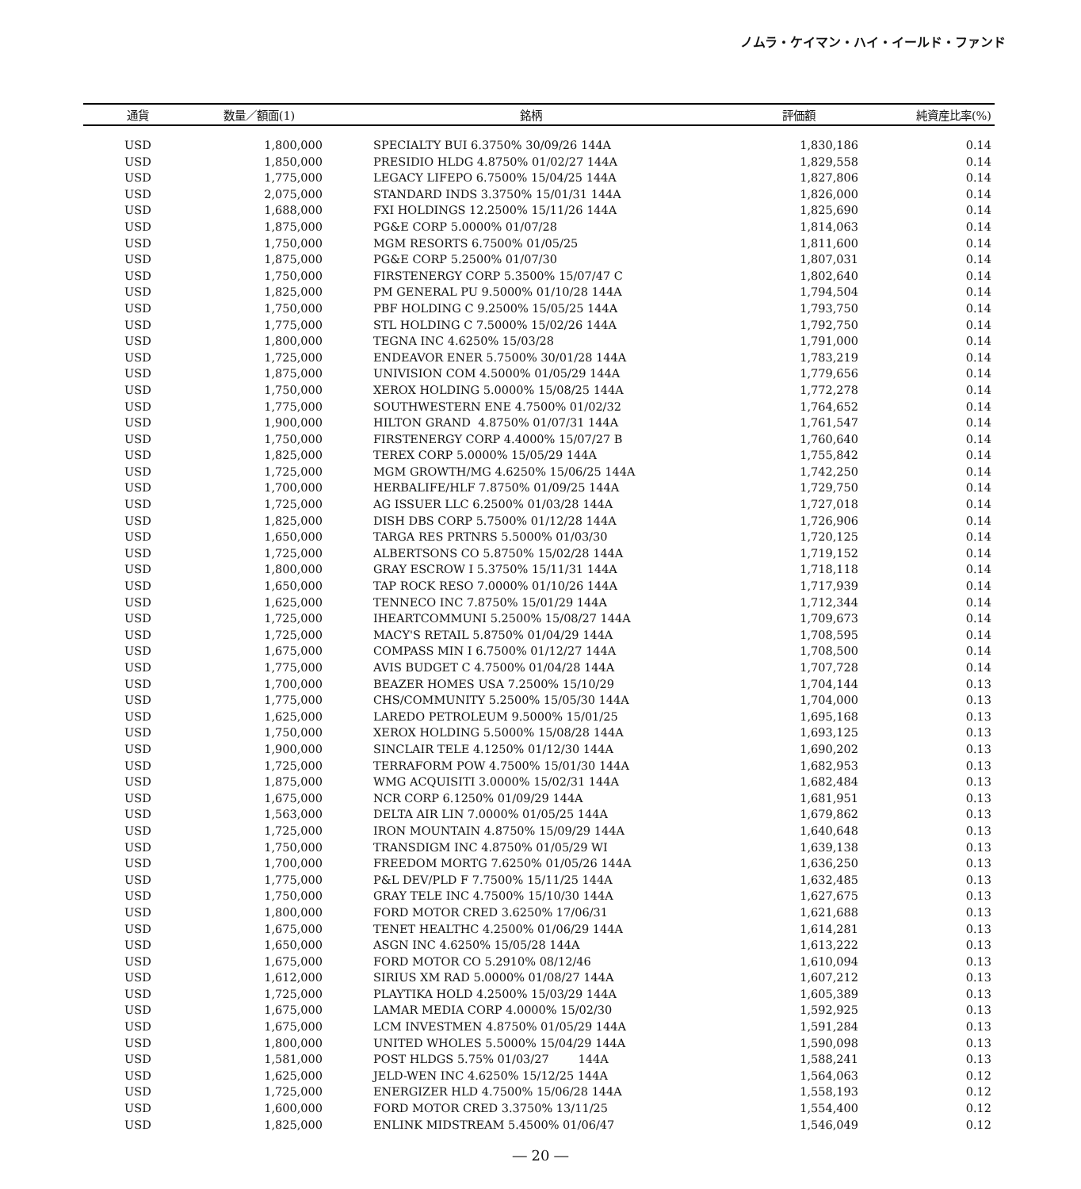ノムラ・ケイマン・ハイ・イールド・ファンド
| 通貨 | 数量／額面(1) | 銘柄 | 評価額 | 純資産比率(%) |
| --- | --- | --- | --- | --- |
| USD | 1,800,000 | SPECIALTY BUI 6.3750% 30/09/26 144A | 1,830,186 | 0.14 |
| USD | 1,850,000 | PRESIDIO HLDG 4.8750% 01/02/27 144A | 1,829,558 | 0.14 |
| USD | 1,775,000 | LEGACY LIFEPO 6.7500% 15/04/25 144A | 1,827,806 | 0.14 |
| USD | 2,075,000 | STANDARD INDS 3.3750% 15/01/31 144A | 1,826,000 | 0.14 |
| USD | 1,688,000 | FXI HOLDINGS 12.2500% 15/11/26 144A | 1,825,690 | 0.14 |
| USD | 1,875,000 | PG&E CORP 5.0000% 01/07/28 | 1,814,063 | 0.14 |
| USD | 1,750,000 | MGM RESORTS 6.7500% 01/05/25 | 1,811,600 | 0.14 |
| USD | 1,875,000 | PG&E CORP 5.2500% 01/07/30 | 1,807,031 | 0.14 |
| USD | 1,750,000 | FIRSTENERGY CORP 5.3500% 15/07/47 C | 1,802,640 | 0.14 |
| USD | 1,825,000 | PM GENERAL PU 9.5000% 01/10/28 144A | 1,794,504 | 0.14 |
| USD | 1,750,000 | PBF HOLDING C 9.2500% 15/05/25 144A | 1,793,750 | 0.14 |
| USD | 1,775,000 | STL HOLDING C 7.5000% 15/02/26 144A | 1,792,750 | 0.14 |
| USD | 1,800,000 | TEGNA INC 4.6250% 15/03/28 | 1,791,000 | 0.14 |
| USD | 1,725,000 | ENDEAVOR ENER 5.7500% 30/01/28 144A | 1,783,219 | 0.14 |
| USD | 1,875,000 | UNIVISION COM 4.5000% 01/05/29 144A | 1,779,656 | 0.14 |
| USD | 1,750,000 | XEROX HOLDING 5.0000% 15/08/25 144A | 1,772,278 | 0.14 |
| USD | 1,775,000 | SOUTHWESTERN ENE 4.7500% 01/02/32 | 1,764,652 | 0.14 |
| USD | 1,900,000 | HILTON GRAND 4.8750% 01/07/31 144A | 1,761,547 | 0.14 |
| USD | 1,750,000 | FIRSTENERGY CORP 4.4000% 15/07/27 B | 1,760,640 | 0.14 |
| USD | 1,825,000 | TEREX CORP 5.0000% 15/05/29 144A | 1,755,842 | 0.14 |
| USD | 1,725,000 | MGM GROWTH/MG 4.6250% 15/06/25 144A | 1,742,250 | 0.14 |
| USD | 1,700,000 | HERBALIFE/HLF 7.8750% 01/09/25 144A | 1,729,750 | 0.14 |
| USD | 1,725,000 | AG ISSUER LLC 6.2500% 01/03/28 144A | 1,727,018 | 0.14 |
| USD | 1,825,000 | DISH DBS CORP 5.7500% 01/12/28 144A | 1,726,906 | 0.14 |
| USD | 1,650,000 | TARGA RES PRTNRS 5.5000% 01/03/30 | 1,720,125 | 0.14 |
| USD | 1,725,000 | ALBERTSONS CO 5.8750% 15/02/28 144A | 1,719,152 | 0.14 |
| USD | 1,800,000 | GRAY ESCROW I 5.3750% 15/11/31 144A | 1,718,118 | 0.14 |
| USD | 1,650,000 | TAP ROCK RESO 7.0000% 01/10/26 144A | 1,717,939 | 0.14 |
| USD | 1,625,000 | TENNECO INC 7.8750% 15/01/29 144A | 1,712,344 | 0.14 |
| USD | 1,725,000 | IHEARTCOMMUNI 5.2500% 15/08/27 144A | 1,709,673 | 0.14 |
| USD | 1,725,000 | MACY'S RETAIL 5.8750% 01/04/29 144A | 1,708,595 | 0.14 |
| USD | 1,675,000 | COMPASS MIN I 6.7500% 01/12/27 144A | 1,708,500 | 0.14 |
| USD | 1,775,000 | AVIS BUDGET C 4.7500% 01/04/28 144A | 1,707,728 | 0.14 |
| USD | 1,700,000 | BEAZER HOMES USA 7.2500% 15/10/29 | 1,704,144 | 0.13 |
| USD | 1,775,000 | CHS/COMMUNITY 5.2500% 15/05/30 144A | 1,704,000 | 0.13 |
| USD | 1,625,000 | LAREDO PETROLEUM 9.5000% 15/01/25 | 1,695,168 | 0.13 |
| USD | 1,750,000 | XEROX HOLDING 5.5000% 15/08/28 144A | 1,693,125 | 0.13 |
| USD | 1,900,000 | SINCLAIR TELE 4.1250% 01/12/30 144A | 1,690,202 | 0.13 |
| USD | 1,725,000 | TERRAFORM POW 4.7500% 15/01/30 144A | 1,682,953 | 0.13 |
| USD | 1,875,000 | WMG ACQUISITI 3.0000% 15/02/31 144A | 1,682,484 | 0.13 |
| USD | 1,675,000 | NCR CORP 6.1250% 01/09/29 144A | 1,681,951 | 0.13 |
| USD | 1,563,000 | DELTA AIR LIN 7.0000% 01/05/25 144A | 1,679,862 | 0.13 |
| USD | 1,725,000 | IRON MOUNTAIN 4.8750% 15/09/29 144A | 1,640,648 | 0.13 |
| USD | 1,750,000 | TRANSDIGM INC 4.8750% 01/05/29 WI | 1,639,138 | 0.13 |
| USD | 1,700,000 | FREEDOM MORTG 7.6250% 01/05/26 144A | 1,636,250 | 0.13 |
| USD | 1,775,000 | P&L DEV/PLD F 7.7500% 15/11/25 144A | 1,632,485 | 0.13 |
| USD | 1,750,000 | GRAY TELE INC 4.7500% 15/10/30 144A | 1,627,675 | 0.13 |
| USD | 1,800,000 | FORD MOTOR CRED 3.6250% 17/06/31 | 1,621,688 | 0.13 |
| USD | 1,675,000 | TENET HEALTHC 4.2500% 01/06/29 144A | 1,614,281 | 0.13 |
| USD | 1,650,000 | ASGN INC 4.6250% 15/05/28 144A | 1,613,222 | 0.13 |
| USD | 1,675,000 | FORD MOTOR CO 5.2910% 08/12/46 | 1,610,094 | 0.13 |
| USD | 1,612,000 | SIRIUS XM RAD 5.0000% 01/08/27 144A | 1,607,212 | 0.13 |
| USD | 1,725,000 | PLAYTIKA HOLD 4.2500% 15/03/29 144A | 1,605,389 | 0.13 |
| USD | 1,675,000 | LAMAR MEDIA CORP 4.0000% 15/02/30 | 1,592,925 | 0.13 |
| USD | 1,675,000 | LCM INVESTMEN 4.8750% 01/05/29 144A | 1,591,284 | 0.13 |
| USD | 1,800,000 | UNITED WHOLES 5.5000% 15/04/29 144A | 1,590,098 | 0.13 |
| USD | 1,581,000 | POST HLDGS 5.75% 01/03/27 144A | 1,588,241 | 0.13 |
| USD | 1,625,000 | JELD-WEN INC 4.6250% 15/12/25 144A | 1,564,063 | 0.12 |
| USD | 1,725,000 | ENERGIZER HLD 4.7500% 15/06/28 144A | 1,558,193 | 0.12 |
| USD | 1,600,000 | FORD MOTOR CRED 3.3750% 13/11/25 | 1,554,400 | 0.12 |
| USD | 1,825,000 | ENLINK MIDSTREAM 5.4500% 01/06/47 | 1,546,049 | 0.12 |
― 20 ―